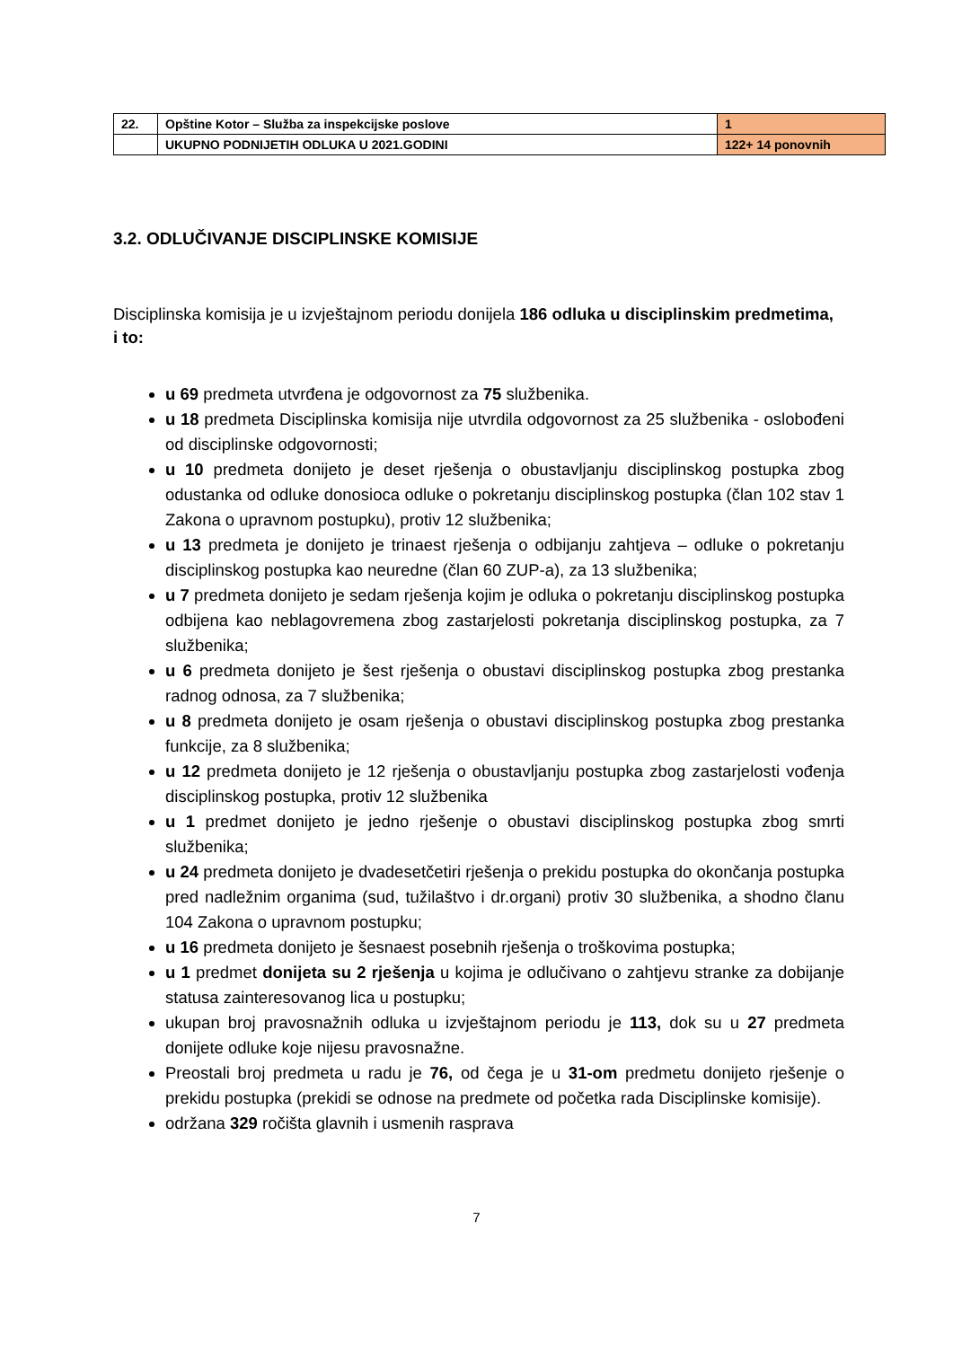| 22. | Opštine Kotor – Služba za inspekcijske poslove | 1 |
| | UKUPNO PODNIJETIH ODLUKA U 2021.GODINI | 122+ 14 ponovnih |
3.2. ODLUČIVANJE DISCIPLINSKE KOMISIJE
Disciplinska komisija je u izvještajnom periodu donijela 186 odluka u disciplinskim predmetima, i to:
u 69 predmeta utvrđena je odgovornost za 75 službenika.
u 18 predmeta Disciplinska komisija nije utvrdila odgovornost za 25 službenika - oslobođeni od disciplinske odgovornosti;
u 10 predmeta donijeto je deset rješenja o obustavljanju disciplinskog postupka zbog odustanka od odluke donosioca odluke o pokretanju disciplinskog postupka (član 102 stav 1 Zakona o upravnom postupku), protiv 12 službenika;
u 13 predmeta je donijeto je trinaest rješenja o odbijanju zahtjeva – odluke o pokretanju disciplinskog postupka kao neuredne (član 60 ZUP-a), za 13 službenika;
u 7 predmeta donijeto je sedam rješenja kojim je odluka o pokretanju disciplinskog postupka odbijena kao neblagovremena zbog zastarjelosti pokretanja disciplinskog postupka, za 7 službenika;
u 6 predmeta donijeto je šest rješenja o obustavi disciplinskog postupka zbog prestanka radnog odnosa, za 7 službenika;
u 8 predmeta donijeto je osam rješenja o obustavi disciplinskog postupka zbog prestanka funkcije, za 8 službenika;
u 12 predmeta donijeto je 12 rješenja o obustavljanju postupka zbog zastarjelosti vođenja disciplinskog postupka, protiv 12 službenika
u 1 predmet donijeto je jedno rješenje o obustavi disciplinskog postupka zbog smrti službenika;
u 24 predmeta donijeto je dvadesetčetiri rješenja o prekidu postupka do okončanja postupka pred nadležnim organima (sud, tužilaštvo i dr.organi) protiv 30 službenika, a shodno članu 104 Zakona o upravnom postupku;
u 16 predmeta donijeto je šesnaest posebnih rješenja o troškovima postupka;
u 1 predmet donijeta su 2 rješenja u kojima je odlučivano o zahtjevu stranke za dobijanje statusa zainteresovanog lica u postupku;
ukupan broj pravosnažnih odluka u izvještajnom periodu je 113, dok su u 27 predmeta donijete odluke koje nijesu pravosnažne.
Preostali broj predmeta u radu je 76, od čega je u 31-om predmetu donijeto rješenje o prekidu postupka (prekidi se odnose na predmete od početka rada Disciplinske komisije).
održana 329 ročišta glavnih i usmenih rasprava
7